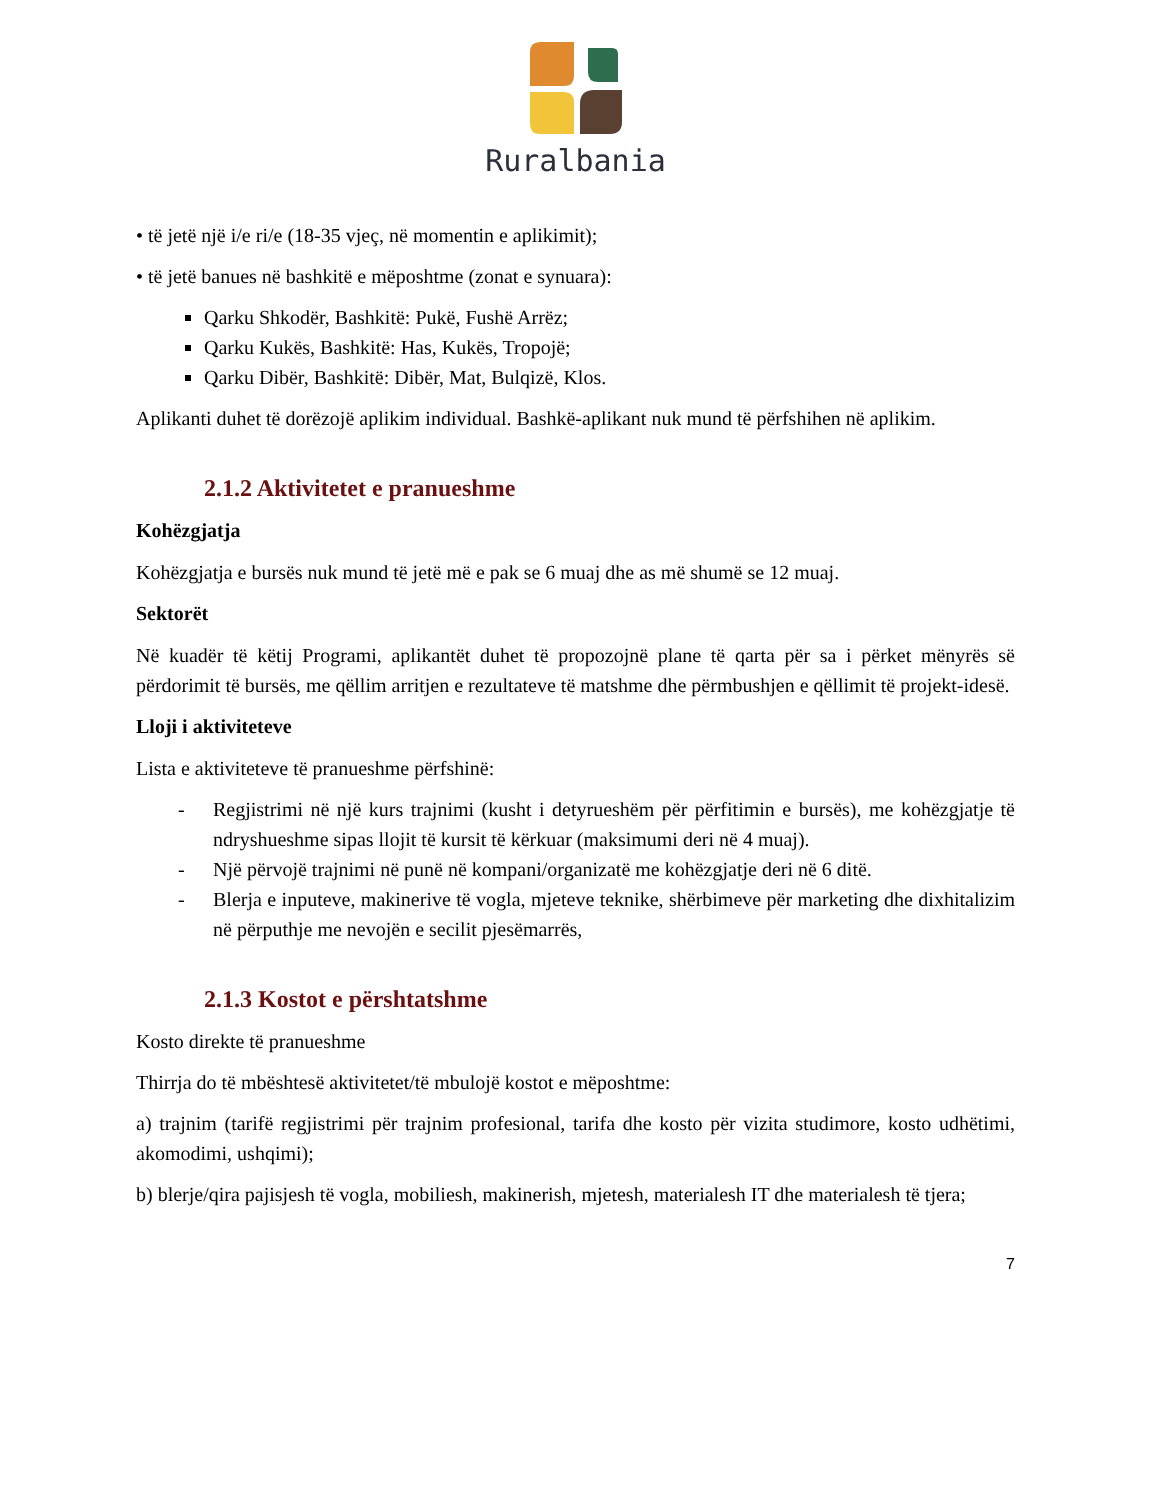Ruralbania
• të jetë një i/e ri/e (18-35 vjeç, në momentin e aplikimit);
• të jetë banues në bashkitë e mëposhtme (zonat e synuara):
Qarku Shkodër, Bashkitë: Pukë, Fushë Arrëz;
Qarku Kukës, Bashkitë: Has, Kukës, Tropojë;
Qarku Dibër, Bashkitë: Dibër, Mat, Bulqizë, Klos.
Aplikanti duhet të dorëzojë aplikim individual. Bashkë-aplikant nuk mund të përfshihen në aplikim.
2.1.2 Aktivitetet e pranueshme
Kohëzgjatja
Kohëzgjatja e bursës nuk mund të jetë më e pak se 6 muaj dhe as më shumë se 12 muaj.
Sektorët
Në kuadër të këtij Programi, aplikantët duhet të propozojnë plane të qarta për sa i përket mënyrës së përdorimit të bursës, me qëllim arritjen e rezultateve të matshme dhe përmbushjen e qëllimit të projekt-idesë.
Lloji i aktiviteteve
Lista e aktiviteteve të pranueshme përfshinë:
- Regjistrimi në një kurs trajnimi (kusht i detyrueshëm për përfitimin e bursës), me kohëzgjatje të ndryshueshme sipas llojit të kursit të kërkuar (maksimumi deri në 4 muaj).
- Një përvojë trajnimi në punë në kompani/organizatë me kohëzgjatje deri në 6 ditë.
- Blerja e inputeve, makinerive të vogla, mjeteve teknike, shërbimeve për marketing dhe dixhitalizim në përputhje me nevojën e secilit pjesëmarrës,
2.1.3 Kostot e përshtatshme
Kosto direkte të pranueshme
Thirrja do të mbështesë aktivitetet/të mbulojë kostot e mëposhtme:
a) trajnim (tarifë regjistrimi për trajnim profesional, tarifa dhe kosto për vizita studimore, kosto udhëtimi, akomodimi, ushqimi);
b) blerje/qira pajisjesh të vogla, mobiliesh, makinerish, mjetesh, materialesh IT dhe materialesh të tjera;
7